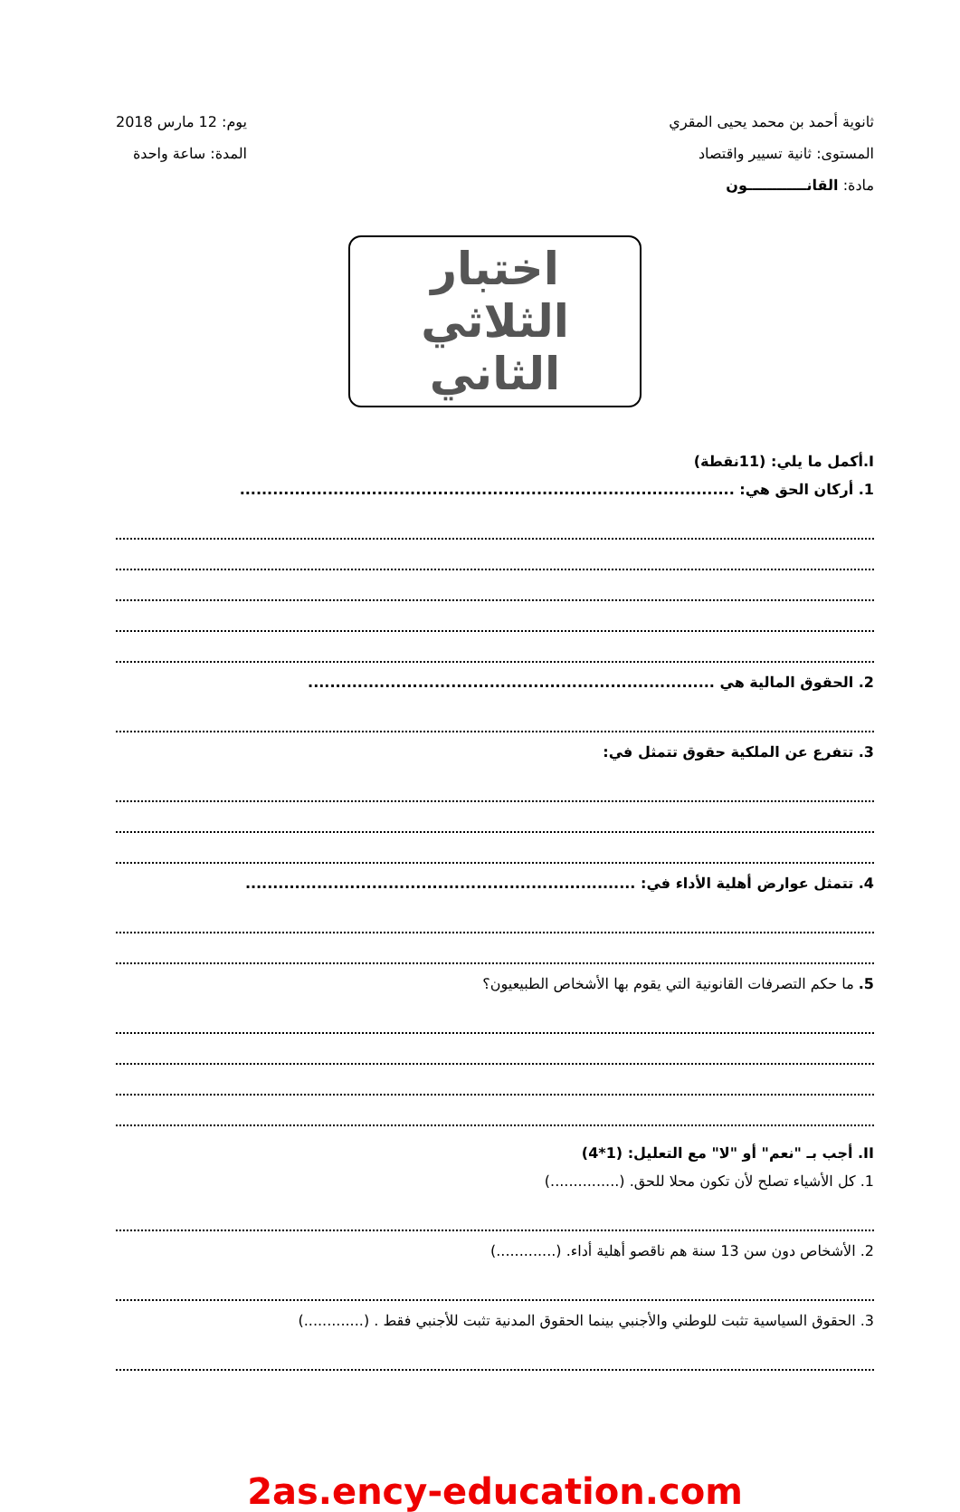ثانوية أحمد بن محمد يحيى المقري
المستوى: ثانية تسيير واقتصاد
مادة: القانــــــــــــون
يوم: 12 مارس 2018
المدة: ساعة واحدة
اختبار الثلاثي الثاني
I.أكمل ما يلي: (11نقطة)
1. أركان الحق هي: ..........................................................................................
2. الحقوق المالية هي ..........................................................................
3. تتفرع عن الملكية حقوق تتمثل في:
4. تتمثل عوارض أهلية الأداء في: .......................................................................
5. ما حكم التصرفات القانونية التي يقوم بها الأشخاص الطبيعيون؟
II. أجب بـ "نعم" أو "لا" مع التعليل: (1*4)
1. كل الأشياء تصلح لأن تكون محلا للحق. (...............)
2. الأشخاص دون سن 13 سنة هم ناقصو أهلية أداء. (.............)
3. الحقوق السياسية تثبت للوطني والأجنبي بينما الحقوق المدنية تثبت للأجنبي فقط . (.............)
2as.ency-education.com